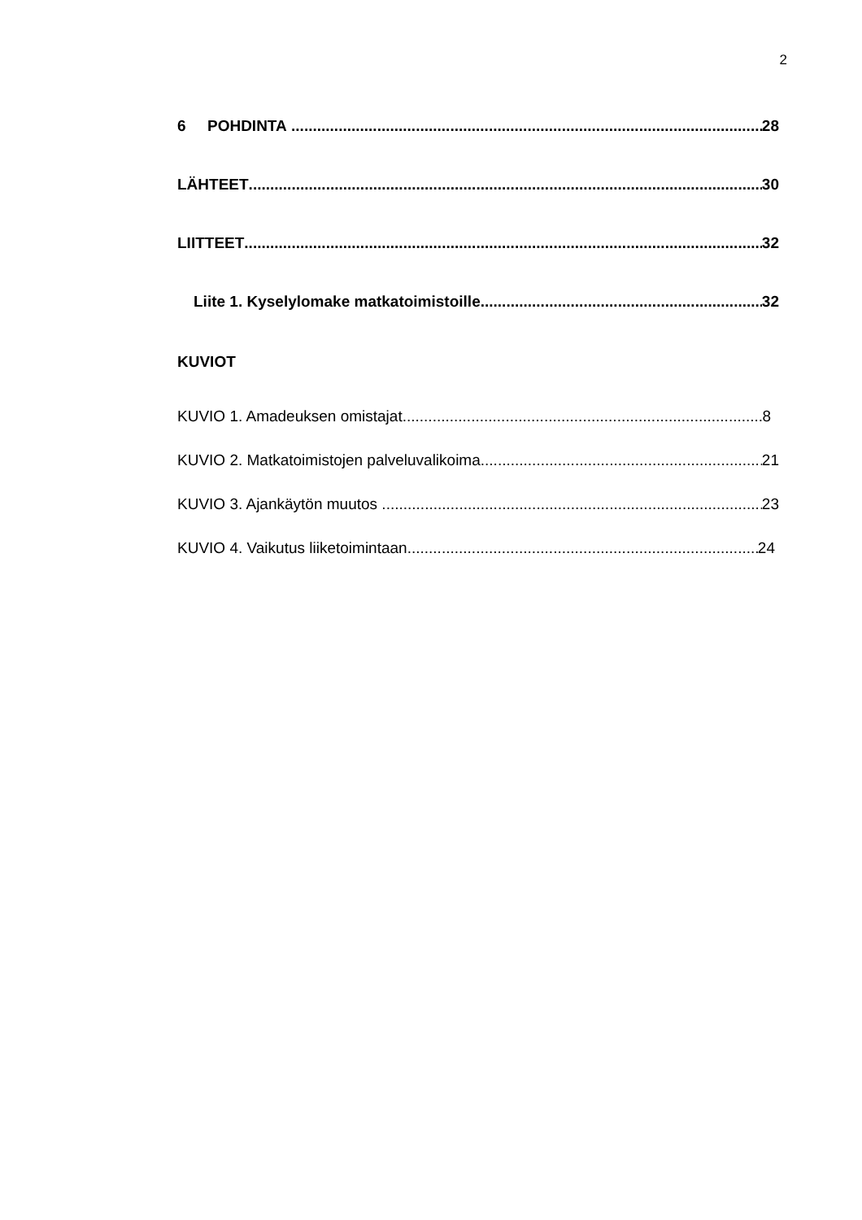2
6 POHDINTA 28
LÄHTEET 30
LIITTEET 32
Liite 1. Kyselylomake matkatoimistoille 32
KUVIOT
KUVIO 1. Amadeuksen omistajat 8
KUVIO 2. Matkatoimistojen palveluvalikoima 21
KUVIO 3. Ajankäytön muutos 23
KUVIO 4. Vaikutus liiketoimintaan 24